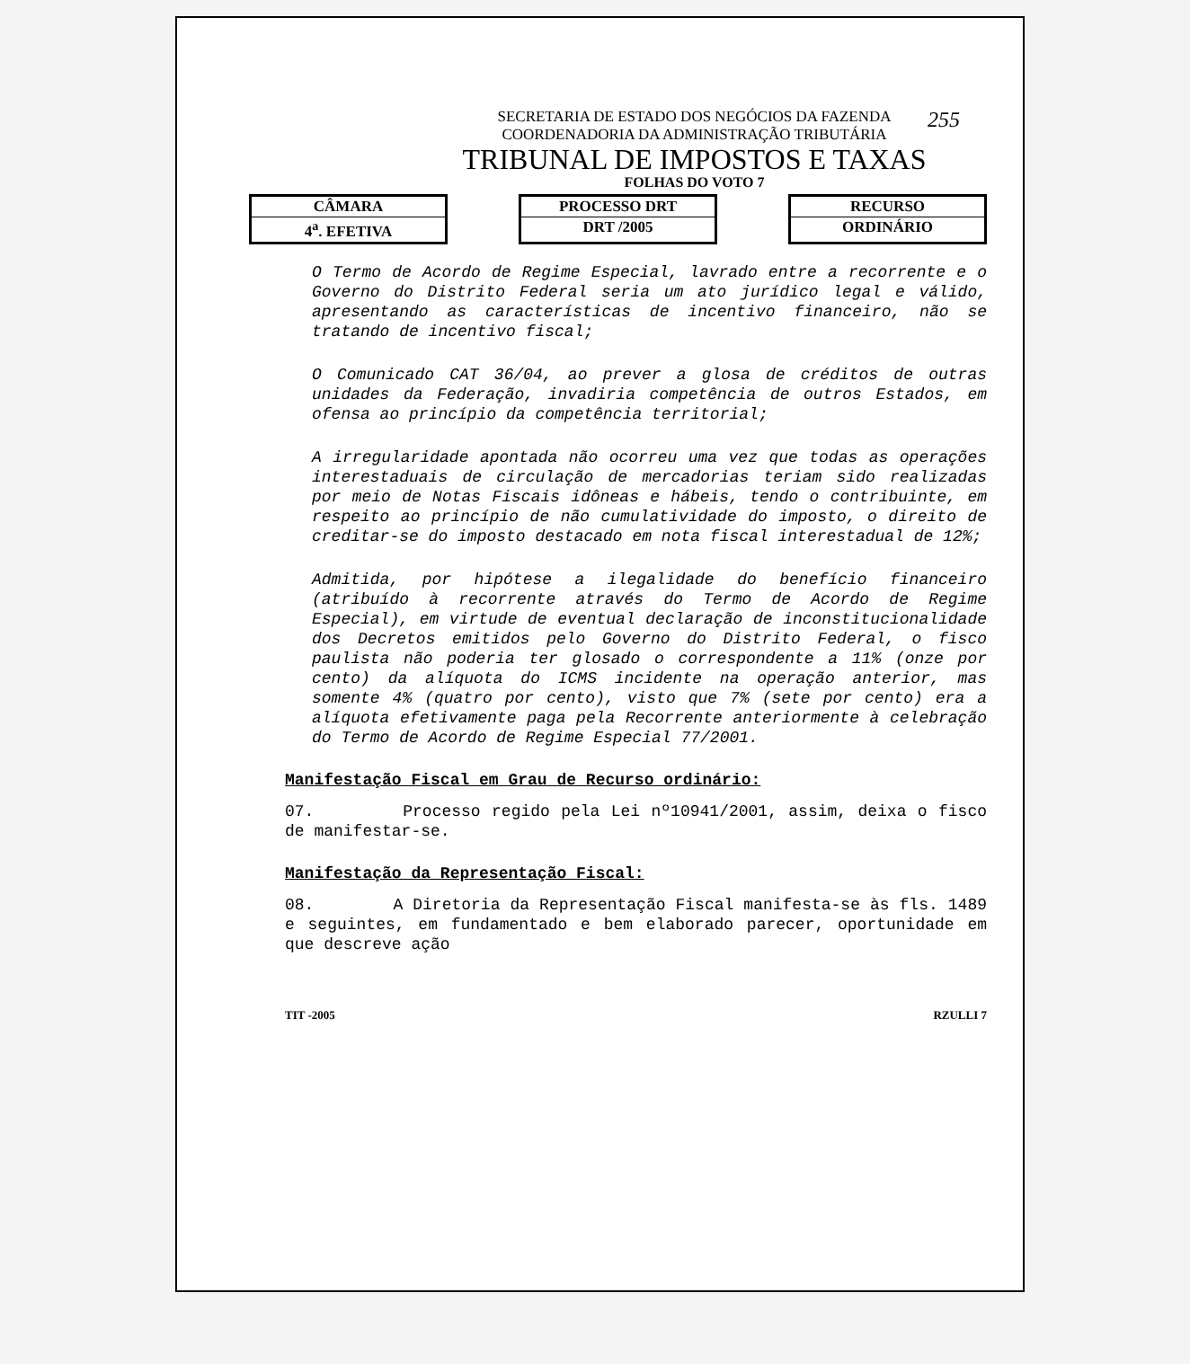255
SECRETARIA DE ESTADO DOS NEGÓCIOS DA FAZENDA
COORDENADORIA DA ADMINISTRAÇÃO TRIBUTÁRIA
TRIBUNAL DE IMPOSTOS E TAXAS
FOLHAS DO VOTO 7
CÂMARA
4<sup>a</sup>. EFETIVA
PROCESSO DRT
DRT /2005
RECURSO
ORDINÁRIO
O Termo de Acordo de Regime Especial, lavrado entre a recorrente e o Governo do Distrito Federal seria um ato jurídico legal e válido, apresentando as características de incentivo financeiro, não se tratando de incentivo fiscal;
O Comunicado CAT 36/04, ao prever a glosa de créditos de outras unidades da Federação, invadiria competência de outros Estados, em ofensa ao princípio da competência territorial;
A irregularidade apontada não ocorreu uma vez que todas as operações interestaduais de circulação de mercadorias teriam sido realizadas por meio de Notas Fiscais idôneas e hábeis, tendo o contribuinte, em respeito ao princípio de não cumulatividade do imposto, o direito de creditar-se do imposto destacado em nota fiscal interestadual de 12%;
Admitida, por hipótese a ilegalidade do benefício financeiro (atribuído à recorrente através do Termo de Acordo de Regime Especial), em virtude de eventual declaração de inconstitucionalidade dos Decretos emitidos pelo Governo do Distrito Federal, o fisco paulista não poderia ter glosado o correspondente a 11% (onze por cento) da alíquota do ICMS incidente na operação anterior, mas somente 4% (quatro por cento), visto que 7% (sete por cento) era a alíquota efetivamente paga pela Recorrente anteriormente à celebração do Termo de Acordo de Regime Especial 77/2001.
Manifestação Fiscal em Grau de Recurso ordinário:
07. Processo regido pela Lei nº10941/2001, assim, deixa o fisco de manifestar-se.
Manifestação da Representação Fiscal:
08. A Diretoria da Representação Fiscal manifesta-se às fls. 1489 e seguintes, em fundamentado e bem elaborado parecer, oportunidade em que descreve ação
TIT -2005 RZULLI 7